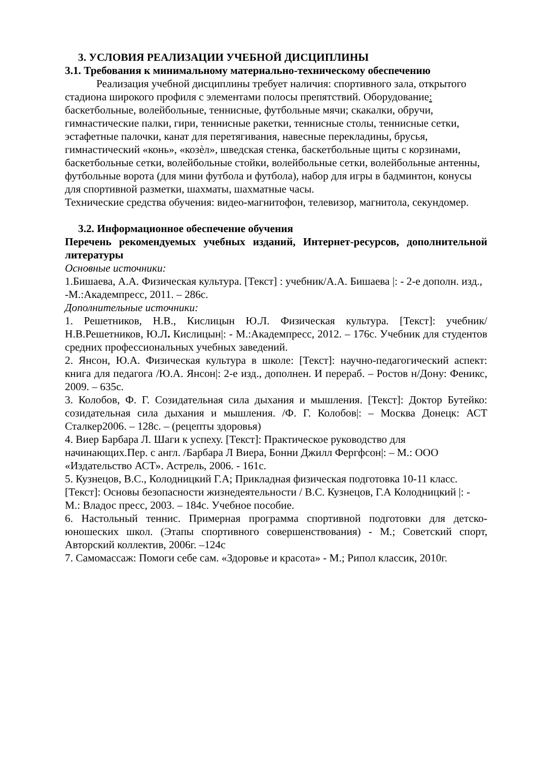3. УСЛОВИЯ РЕАЛИЗАЦИИ УЧЕБНОЙ ДИСЦИПЛИНЫ
3.1. Требования к минимальному материально-техническому обеспечению
Реализация учебной дисциплины требует наличия: спортивного зала, открытого стадиона широкого профиля с элементами полосы препятствий. Оборудование: баскетбольные, волейбольные, теннисные, футбольные мячи; скакалки, обручи, гимнастические палки, гири, теннисные ракетки, теннисные столы, теннисные сетки, эстафетные палочки, канат для перетягивания, навесные перекладины, брусья, гимнастический «конь», «козѐл», шведская стенка, баскетбольные щиты с корзинами, баскетбольные сетки, волейбольные стойки, волейбольные сетки, волейбольные антенны, футбольные ворота (для мини футбола и футбола), набор для игры в бадминтон, конусы для спортивной разметки, шахматы, шахматные часы.
Технические средства обучения: видео-магнитофон, телевизор, магнитола, секундомер.
3.2. Информационное обеспечение обучения
Перечень рекомендуемых учебных изданий, Интернет-ресурсов, дополнительной литературы
Основные источники:
1.Бишаева, А.А. Физическая культура. [Текст] : учебник/А.А. Бишаева |: - 2-е дополн. изд., -М.:Академпресс, 2011. – 286с.
Дополнительные источники:
1. Решетников, Н.В., Кислицын Ю.Л. Физическая культура. [Текст]: учебник/Н.В.Решетников, Ю.Л. Кислицын|: - М.:Академпресс, 2012. – 176с. Учебник для студентов средних профессиональных учебных заведений.
2. Янсон, Ю.А. Физическая культура в школе: [Текст]: научно-педагогический аспект: книга для педагога /Ю.А. Янсон|: 2-е изд., дополнен. И перераб. – Ростов н/Дону: Феникс, 2009. – 635с.
3. Колобов, Ф. Г. Созидательная сила дыхания и мышления. [Текст]: Доктор Бутейко: созидательная сила дыхания и мышления. /Ф. Г. Колобов|: – Москва Донецк: АСТ Сталкер2006. – 128с. – (рецепты здоровья)
4. Виер Барбара Л. Шаги к успеху. [Текст]: Практическое руководство для начинающих.Пер. с англ. /Барбара Л Виера, Бонни Джилл Фергфсон|: – М.: ООО «Издательство АСТ». Астрель, 2006. - 161с.
5. Кузнецов, В.С., Колодницкий Г.А; Прикладная физическая подготовка 10-11 класс. [Текст]: Основы безопасности жизнедеятельности / В.С. Кузнецов, Г.А Колодницкий |: - М.: Владос пресс, 2003. – 184с. Учебное пособие.
6. Настольный теннис. Примерная программа спортивной подготовки для детско-юношеских школ. (Этапы спортивного совершенствования) - М.; Советский спорт, Авторский коллектив, 2006г. –124с
7. Самомассаж: Помоги себе сам. «Здоровье и красота» - М.; Рипол классик, 2010г.